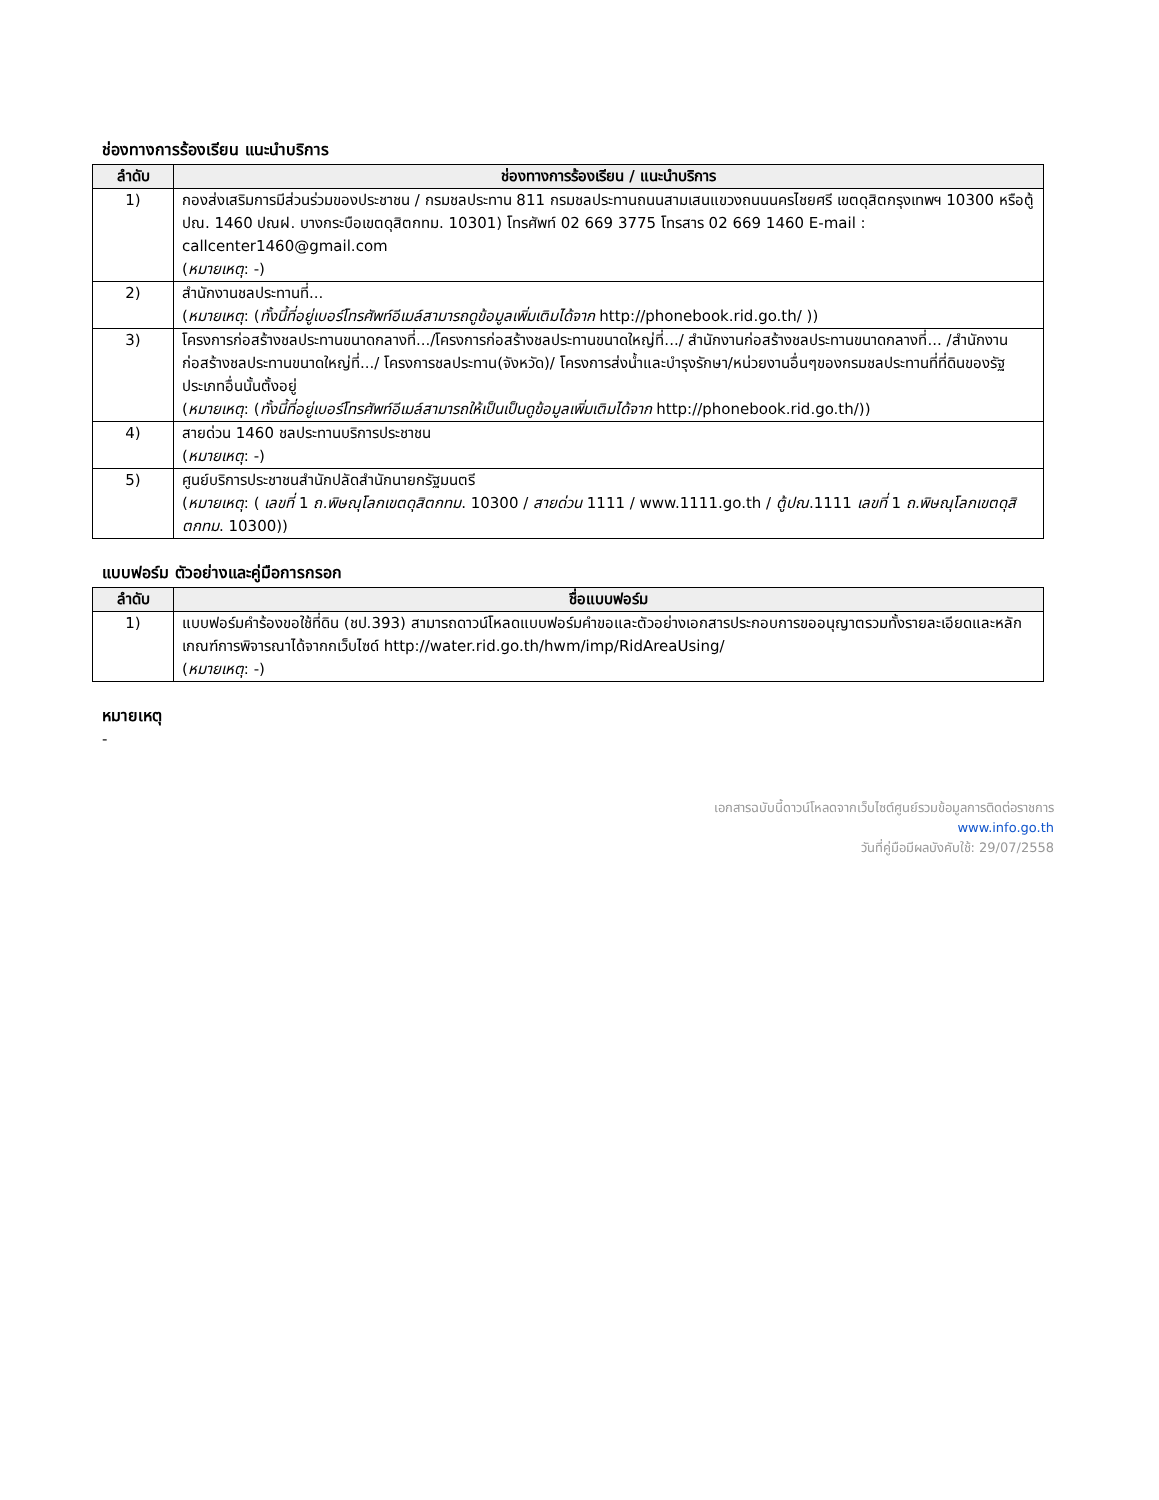ช่องทางการร้องเรียน แนะนำบริการ
| ลำดับ | ช่องทางการร้องเรียน / แนะนำบริการ |
| --- | --- |
| 1) | กองส่งเสริมการมีส่วนร่วมของประชาชน / กรมชลประทาน 811 กรมชลประทานถนนสามเสนแขวงถนนนครไชยศรี เขตดุสิตกรุงเทพฯ 10300 หรือตู้ปณ. 1460 ปณฝ. บางกระบือเขตดุสิตกทม. 10301) โทรศัพท์ 02 669 3775 โทรสาร 02 669 1460 E-mail : callcenter1460@gmail.com ( หมายเหตุ : -) |
| 2) | สำนักงานชลประทานที่... ( หมายเหตุ : ( ทั้งนี้ที่อยู่เบอร์โทรศัพท์อีเมล์สามารถดูข้อมูลเพิ่มเติมได้จาก http://phonebook.rid.go.th/ )) |
| 3) | โครงการก่อสร้างชลประทานขนาดกลางที่.../โครงการก่อสร้างชลประทานขนาดใหญ่ที่.../ สำนักงานก่อสร้างชลประทานขนาดกลางที่... /สำนักงานก่อสร้างชลประทานขนาดใหญ่ที่.../ โครงการชลประทาน(จังหวัด)/ โครงการส่งน้ำและบำรุงรักษา/หน่วยงานอื่นๆของกรมชลประทานที่ที่ดินของรัฐประเภทอื่นนั้นตั้งอยู่ ( หมายเหตุ : ( ทั้งนี้ที่อยู่เบอร์โทรศัพท์อีเมล์สามารถให้เป็นเป็นดูข้อมูลเพิ่มเติมได้จาก http://phonebook.rid.go.th/)) |
| 4) | สายด่วน 1460 ชลประทานบริการประชาชน ( หมายเหตุ : -) |
| 5) | ศูนย์บริการประชาชนสำนักปลัดสำนักนายกรัฐมนตรี ( หมายเหตุ : ( เลขที่ 1 ถ.พิษณุโลกเขตดุสิตกทม . 10300 / สายด่วน 1111 / www.1111.go.th / ตู้ปณ .1111 เลขที่ 1 ถ.พิษณุโลกเขตดุสิตกทม . 10300)) |
แบบฟอร์ม ตัวอย่างและคู่มือการกรอก
| ลำดับ | ชื่อแบบฟอร์ม |
| --- | --- |
| 1) | แบบฟอร์มคำร้องขอใช้ที่ดิน (ชป.393) สามารถดาวน์โหลดแบบฟอร์มคำขอและตัวอย่างเอกสารประกอบการขออนุญาตรวมทั้งรายละเอียดและหลักเกณฑ์การพิจารณาได้จากกเว็บไซด์ http://water.rid.go.th/hwm/imp/RidAreaUsing/ ( หมายเหตุ : -) |
หมายเหตุ
-
เอกสารฉบับนี้ดาวน์โหลดจากเว็บไซต์ศูนย์รวมข้อมูลการติดต่อราชการ
www.info.go.th
วันที่คู่มือมีผลบังคับใช้: 29/07/2558